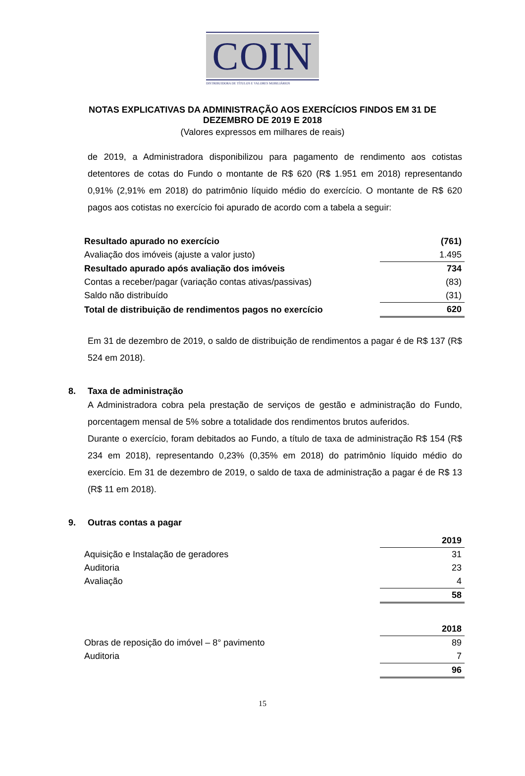COIN
DISTRIBUIDORA DE TÍTULOS E VALORES MOBILIÁRIOS
NOTAS EXPLICATIVAS DA ADMINISTRAÇÃO AOS EXERCÍCIOS FINDOS EM 31 DE
DEZEMBRO DE 2019 E 2018
(Valores expressos em milhares de reais)
de 2019, a Administradora disponibilizou para pagamento de rendimento aos cotistas detentores de cotas do Fundo o montante de R$ 620 (R$ 1.951 em 2018) representando 0,91% (2,91% em 2018) do patrimônio líquido médio do exercício. O montante de R$ 620 pagos aos cotistas no exercício foi apurado de acordo com a tabela a seguir:
| Resultado apurado no exercício | (761) |
| Avaliação dos imóveis (ajuste a valor justo) | 1.495 |
| Resultado apurado após avaliação dos imóveis | 734 |
| Contas a receber/pagar (variação contas ativas/passivas) | (83) |
| Saldo não distribuído | (31) |
| Total de distribuição de rendimentos pagos no exercício | 620 |
Em 31 de dezembro de 2019, o saldo de distribuição de rendimentos a pagar é de R$ 137 (R$ 524 em 2018).
8. Taxa de administração
A Administradora cobra pela prestação de serviços de gestão e administração do Fundo, porcentagem mensal de 5% sobre a totalidade dos rendimentos brutos auferidos.
Durante o exercício, foram debitados ao Fundo, a título de taxa de administração R$ 154 (R$ 234 em 2018), representando 0,23% (0,35% em 2018) do patrimônio líquido médio do exercício. Em 31 de dezembro de 2019, o saldo de taxa de administração a pagar é de R$ 13 (R$ 11 em 2018).
9. Outras contas a pagar
| | 2019 |
| Aquisição e Instalação de geradores | 31 |
| Auditoria | 23 |
| Avaliação | 4 |
| | 58 |
| | 2018 |
| Obras de reposição do imóvel – 8° pavimento | 89 |
| Auditoria | 7 |
| | 96 |
15